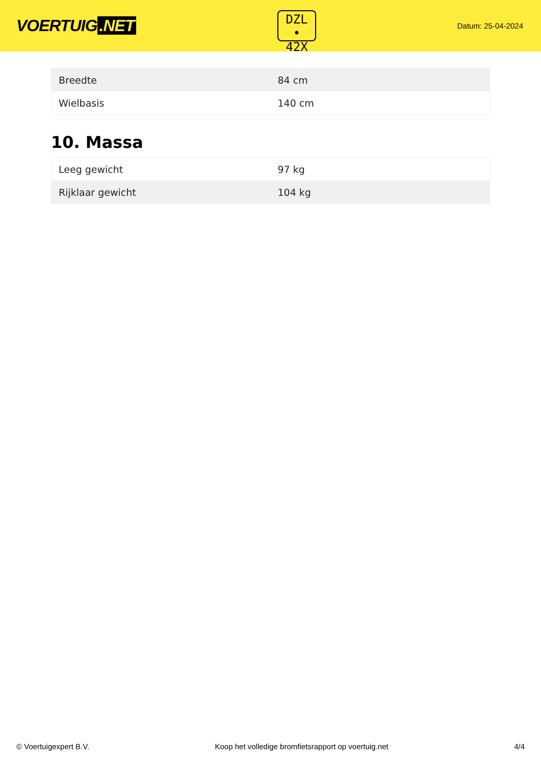VOERTUIG.NET
DZL
• 42X
Datum: 25-04-2024
| Breedte | 84 cm |
| Wielbasis | 140 cm |
10. Massa
| Leeg gewicht | 97 kg |
| Rijklaar gewicht | 104 kg |
© Voertuigexpert B.V. Koop het volledige bromfietsrapport op voertuig.net 4/4